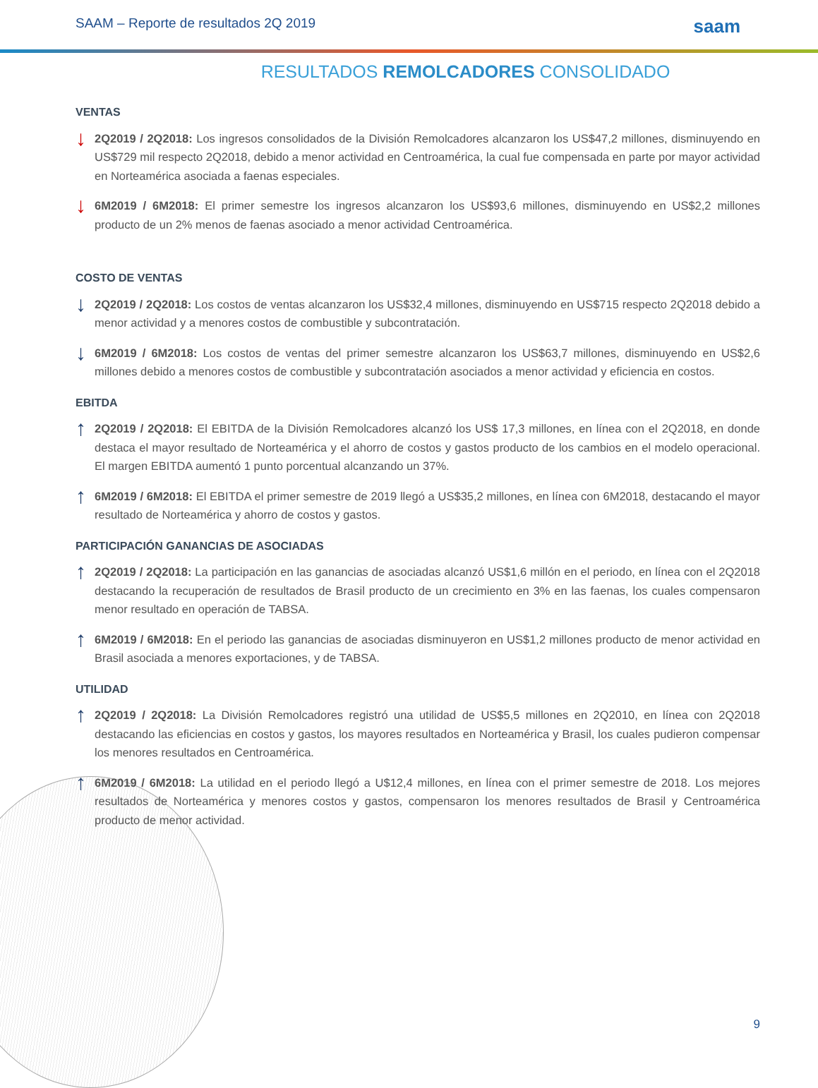SAAM – Reporte de resultados 2Q 2019 saam
RESULTADOS REMOLCADORES CONSOLIDADO
VENTAS
↓
2Q2019 / 2Q2018: Los ingresos consolidados de la División Remolcadores alcanzaron los US$47,2 millones, disminuyendo en US$729 mil respecto 2Q2018, debido a menor actividad en Centroamérica, la cual fue compensada en parte por mayor actividad en Norteamérica asociada a faenas especiales.
↓
6M2019 / 6M2018: El primer semestre los ingresos alcanzaron los US$93,6 millones, disminuyendo en US$2,2 millones producto de un 2% menos de faenas asociado a menor actividad Centroamérica.
COSTO DE VENTAS
↓
2Q2019 / 2Q2018: Los costos de ventas alcanzaron los US$32,4 millones, disminuyendo en US$715 respecto 2Q2018 debido a menor actividad y a menores costos de combustible y subcontratación.
↓
6M2019 / 6M2018: Los costos de ventas del primer semestre alcanzaron los US$63,7 millones, disminuyendo en US$2,6 millones debido a menores costos de combustible y subcontratación asociados a menor actividad y eficiencia en costos.
EBITDA
↑
2Q2019 / 2Q2018: El EBITDA de la División Remolcadores alcanzó los US$ 17,3 millones, en línea con el 2Q2018, en donde destaca el mayor resultado de Norteamérica y el ahorro de costos y gastos producto de los cambios en el modelo operacional. El margen EBITDA aumentó 1 punto porcentual alcanzando un 37%.
↑
6M2019 / 6M2018: El EBITDA el primer semestre de 2019 llegó a US$35,2 millones, en línea con 6M2018, destacando el mayor resultado de Norteamérica y ahorro de costos y gastos.
PARTICIPACIÓN GANANCIAS DE ASOCIADAS
↑
2Q2019 / 2Q2018: La participación en las ganancias de asociadas alcanzó US$1,6 millón en el periodo, en línea con el 2Q2018 destacando la recuperación de resultados de Brasil producto de un crecimiento en 3% en las faenas, los cuales compensaron menor resultado en operación de TABSA.
↑
6M2019 / 6M2018: En el periodo las ganancias de asociadas disminuyeron en US$1,2 millones producto de menor actividad en Brasil asociada a menores exportaciones, y de TABSA.
UTILIDAD
↑
2Q2019 / 2Q2018: La División Remolcadores registró una utilidad de US$5,5 millones en 2Q2010, en línea con 2Q2018 destacando las eficiencias en costos y gastos, los mayores resultados en Norteamérica y Brasil, los cuales pudieron compensar los menores resultados en Centroamérica.
↑
6M2019 / 6M2018: La utilidad en el periodo llegó a U$12,4 millones, en línea con el primer semestre de 2018. Los mejores resultados de Norteamérica y menores costos y gastos, compensaron los menores resultados de Brasil y Centroamérica producto de menor actividad.
9